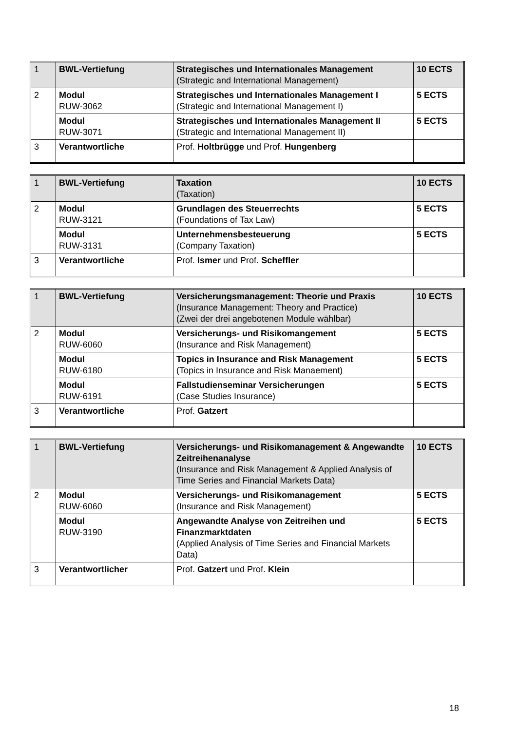| 1 | BWL-Vertiefung | Strategisches und Internationales Management (Strategic and International Management) | 10 ECTS |
| 2 | Modul RUW-3062 | Strategisches und Internationales Management I (Strategic and International Management I) | 5 ECTS |
| | Modul RUW-3071 | Strategisches und Internationales Management II (Strategic and International Management II) | 5 ECTS |
| 3 | Verantwortliche | Prof. Holtbrügge und Prof. Hungenberg | |
| 1 | BWL-Vertiefung | Taxation (Taxation) | 10 ECTS |
| 2 | Modul RUW-3121 | Grundlagen des Steuerrechts (Foundations of Tax Law) | 5 ECTS |
| | Modul RUW-3131 | Unternehmensbesteuerung (Company Taxation) | 5 ECTS |
| 3 | Verantwortliche | Prof. Ismer und Prof. Scheffler | |
| 1 | BWL-Vertiefung | Versicherungsmanagement: Theorie und Praxis (Insurance Management: Theory and Practice) (Zwei der drei angebotenen Module wählbar) | 10 ECTS |
| 2 | Modul RUW-6060 | Versicherungs- und Risikomangement (Insurance and Risk Management) | 5 ECTS |
| | Modul RUW-6180 | Topics in Insurance and Risk Management (Topics in Insurance and Risk Manaement) | 5 ECTS |
| | Modul RUW-6191 | Fallstudienseminar Versicherungen (Case Studies Insurance) | 5 ECTS |
| 3 | Verantwortliche | Prof. Gatzert | |
| 1 | BWL-Vertiefung | Versicherungs- und Risikomanagement & Angewandte Zeitreihenanalyse (Insurance and Risk Management & Applied Analysis of Time Series and Financial Markets Data) | 10 ECTS |
| 2 | Modul RUW-6060 | Versicherungs- und Risikomanagement (Insurance and Risk Management) | 5 ECTS |
| | Modul RUW-3190 | Angewandte Analyse von Zeitreihen und Finanzmarktdaten (Applied Analysis of Time Series and Financial Markets Data) | 5 ECTS |
| 3 | Verantwortlicher | Prof. Gatzert und Prof. Klein | |
18